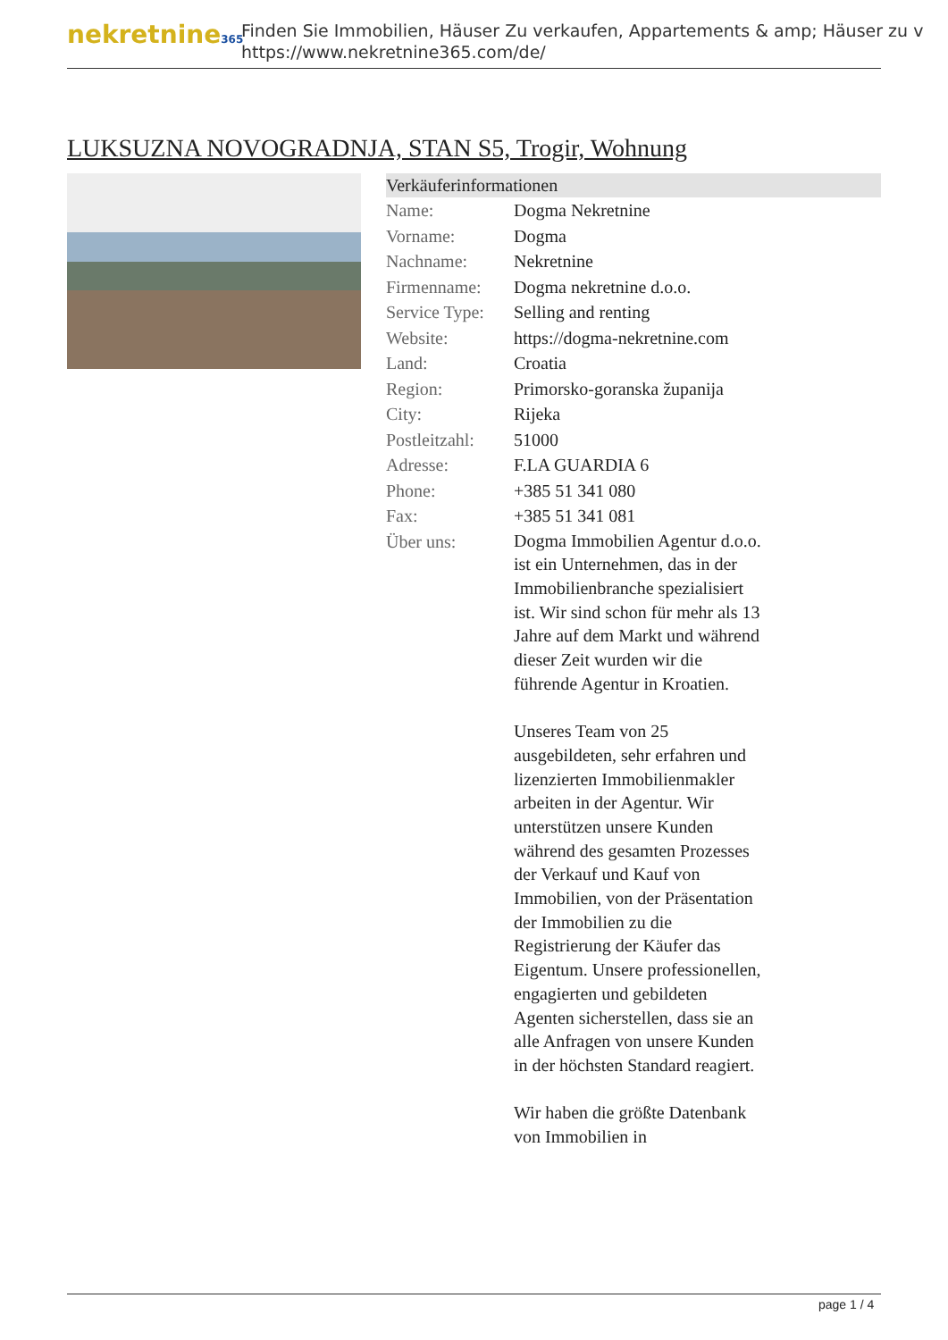nekretnine365
Finden Sie Immobilien, Häuser Zu verkaufen, Appartements & amp; Häuser zu v
https://www.nekretnine365.com/de/
LUKSUZNA NOVOGRADNJA, STAN S5, Trogir, Wohnung
Verkäuferinformationen
| Name: | Dogma Nekretnine |
| Vorname: | Dogma |
| Nachname: | Nekretnine |
| Firmenname: | Dogma nekretnine d.o.o. |
| Service Type: | Selling and renting |
| Website: | https://dogma-nekretnine.com |
| Land: | Croatia |
| Region: | Primorsko-goranska županija |
| City: | Rijeka |
| Postleitzahl: | 51000 |
| Adresse: | F.LA GUARDIA 6 |
| Phone: | +385 51 341 080 |
| Fax: | +385 51 341 081 |
| Über uns: | Dogma Immobilien Agentur d.o.o. ist ein Unternehmen, das in der Immobilienbranche spezialisiert ist. Wir sind schon für mehr als 13 Jahre auf dem Markt und während dieser Zeit wurden wir die führende Agentur in Kroatien. Unseres Team von 25 ausgebildeten, sehr erfahren und lizenzierten Immobilienmakler arbeiten in der Agentur. Wir unterstützen unsere Kunden während des gesamten Prozesses der Verkauf und Kauf von Immobilien, von der Präsentation der Immobilien zu die Registrierung der Käufer das Eigentum. Unsere professionellen, engagierten und gebildeten Agenten sicherstellen, dass sie an alle Anfragen von unsere Kunden in der höchsten Standard reagiert. Wir haben die größte Datenbank von Immobilien in |
page 1 / 4